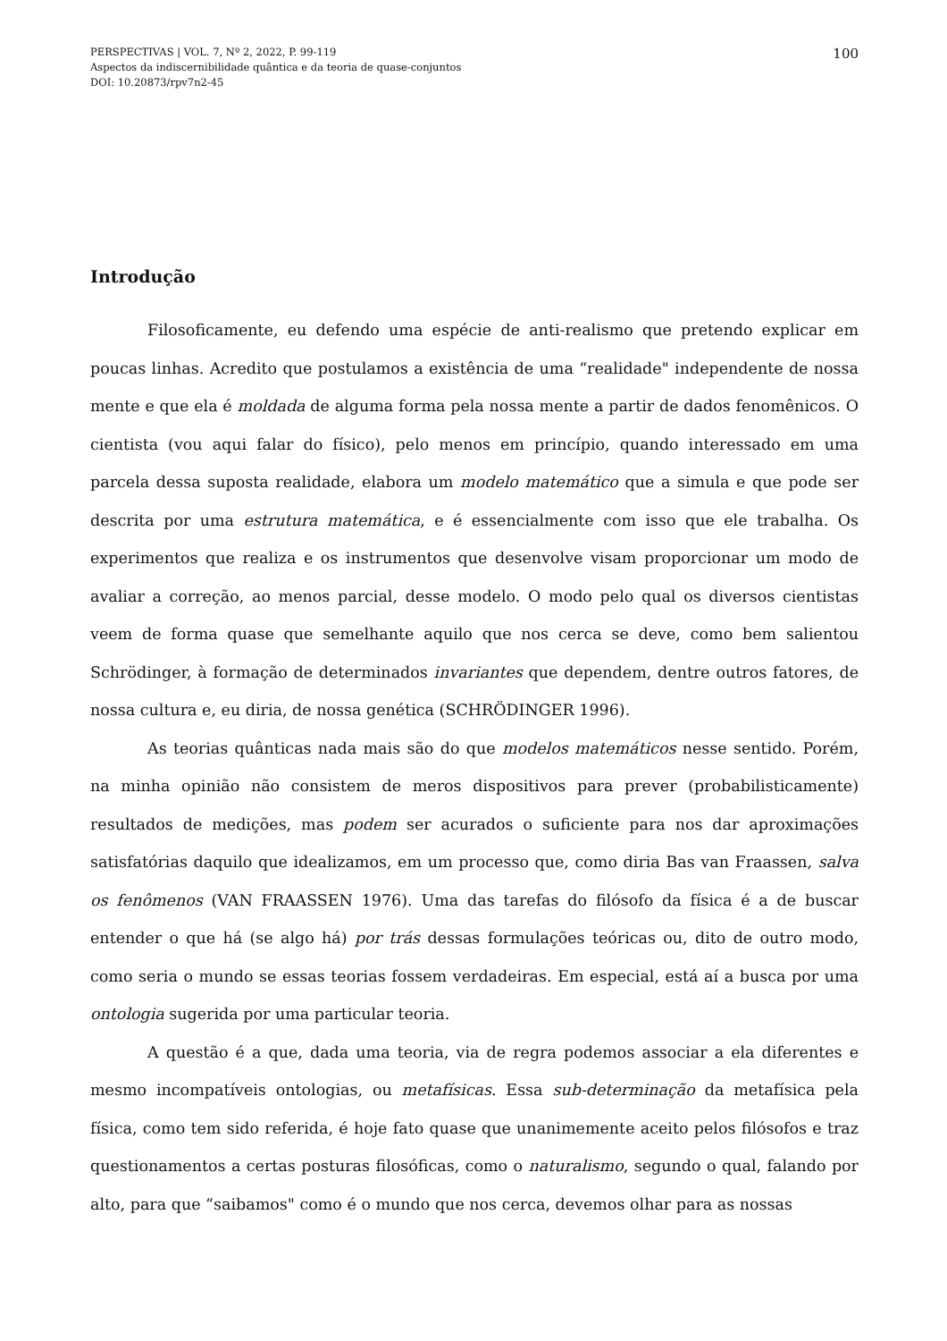100 PERSPECTIVAS | VOL. 7, Nº 2, 2022, P. 99-119
Aspectos da indiscernibilidade quântica e da teoria de quase-conjuntos
DOI: 10.20873/rpv7n2-45
Introdução
Filosoficamente, eu defendo uma espécie de anti-realismo que pretendo explicar em poucas linhas. Acredito que postulamos a existência de uma “realidade" independente de nossa mente e que ela é moldada de alguma forma pela nossa mente a partir de dados fenomênicos. O cientista (vou aqui falar do físico), pelo menos em princípio, quando interessado em uma parcela dessa suposta realidade, elabora um modelo matemático que a simula e que pode ser descrita por uma estrutura matemática, e é essencialmente com isso que ele trabalha. Os experimentos que realiza e os instrumentos que desenvolve visam proporcionar um modo de avaliar a correção, ao menos parcial, desse modelo. O modo pelo qual os diversos cientistas veem de forma quase que semelhante aquilo que nos cerca se deve, como bem salientou Schrödinger, à formação de determinados invariantes que dependem, dentre outros fatores, de nossa cultura e, eu diria, de nossa genética (SCHRÖDINGER 1996).
As teorias quânticas nada mais são do que modelos matemáticos nesse sentido. Porém, na minha opinião não consistem de meros dispositivos para prever (probabilisticamente) resultados de medições, mas podem ser acurados o suficiente para nos dar aproximações satisfatórias daquilo que idealizamos, em um processo que, como diria Bas van Fraassen, salva os fenômenos (VAN FRAASSEN 1976). Uma das tarefas do filósofo da física é a de buscar entender o que há (se algo há) por trás dessas formulações teóricas ou, dito de outro modo, como seria o mundo se essas teorias fossem verdadeiras. Em especial, está aí a busca por uma ontologia sugerida por uma particular teoria.
A questão é a que, dada uma teoria, via de regra podemos associar a ela diferentes e mesmo incompatíveis ontologias, ou metafísicas. Essa sub-determinação da metafísica pela física, como tem sido referida, é hoje fato quase que unanimemente aceito pelos filósofos e traz questionamentos a certas posturas filosóficas, como o naturalismo, segundo o qual, falando por alto, para que “saibamos" como é o mundo que nos cerca, devemos olhar para as nossas